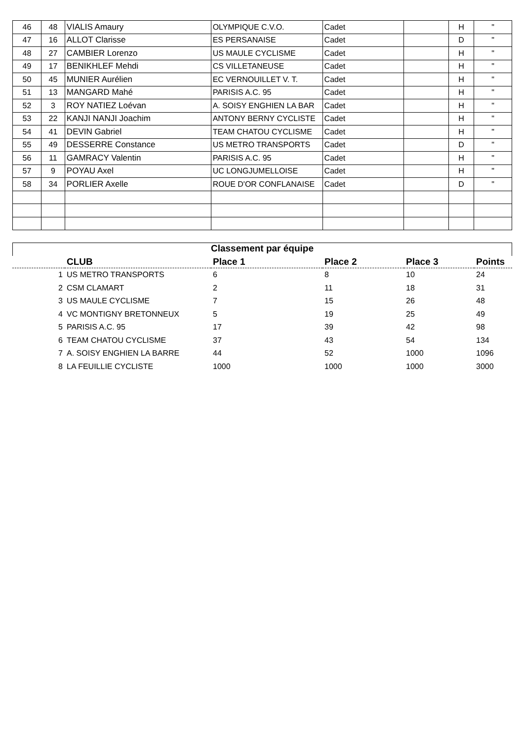| 46 | 48 | VIALIS Amaury | OLYMPIQUE C.V.O. | Cadet | | H | " |
| 47 | 16 | ALLOT Clarisse | ES PERSANAISE | Cadet | | D | " |
| 48 | 27 | CAMBIER Lorenzo | US MAULE CYCLISME | Cadet | | H | " |
| 49 | 17 | BENIKHLEF Mehdi | CS VILLETANEUSE | Cadet | | H | " |
| 50 | 45 | MUNIER Aurélien | EC VERNOUILLET V. T. | Cadet | | H | " |
| 51 | 13 | MANGARD Mahé | PARISIS A.C. 95 | Cadet | | H | " |
| 52 | 3 | ROY NATIEZ Loévan | A. SOISY ENGHIEN LA BAR | Cadet | | H | " |
| 53 | 22 | KANJI NANJI Joachim | ANTONY BERNY CYCLISTE | Cadet | | H | " |
| 54 | 41 | DEVIN Gabriel | TEAM CHATOU CYCLISME | Cadet | | H | " |
| 55 | 49 | DESSERRE Constance | US METRO TRANSPORTS | Cadet | | D | " |
| 56 | 11 | GAMRACY Valentin | PARISIS A.C. 95 | Cadet | | H | " |
| 57 | 9 | POYAU Axel | UC LONGJUMELLOISE | Cadet | | H | " |
| 58 | 34 | PORLIER Axelle | ROUE D'OR CONFLANAISE | Cadet | | D | " |
Classement par équipe
| | CLUB | Place 1 | Place 2 | Place 3 | Points |
| --- | --- | --- | --- | --- | --- |
| 1 | US METRO TRANSPORTS | 6 | 8 | 10 | 24 |
| 2 | CSM CLAMART | 2 | 11 | 18 | 31 |
| 3 | US MAULE CYCLISME | 7 | 15 | 26 | 48 |
| 4 | VC MONTIGNY BRETONNEUX | 5 | 19 | 25 | 49 |
| 5 | PARISIS A.C. 95 | 17 | 39 | 42 | 98 |
| 6 | TEAM CHATOU CYCLISME | 37 | 43 | 54 | 134 |
| 7 | A. SOISY ENGHIEN LA BARRE | 44 | 52 | 1000 | 1096 |
| 8 | LA FEUILLIE CYCLISTE | 1000 | 1000 | 1000 | 3000 |